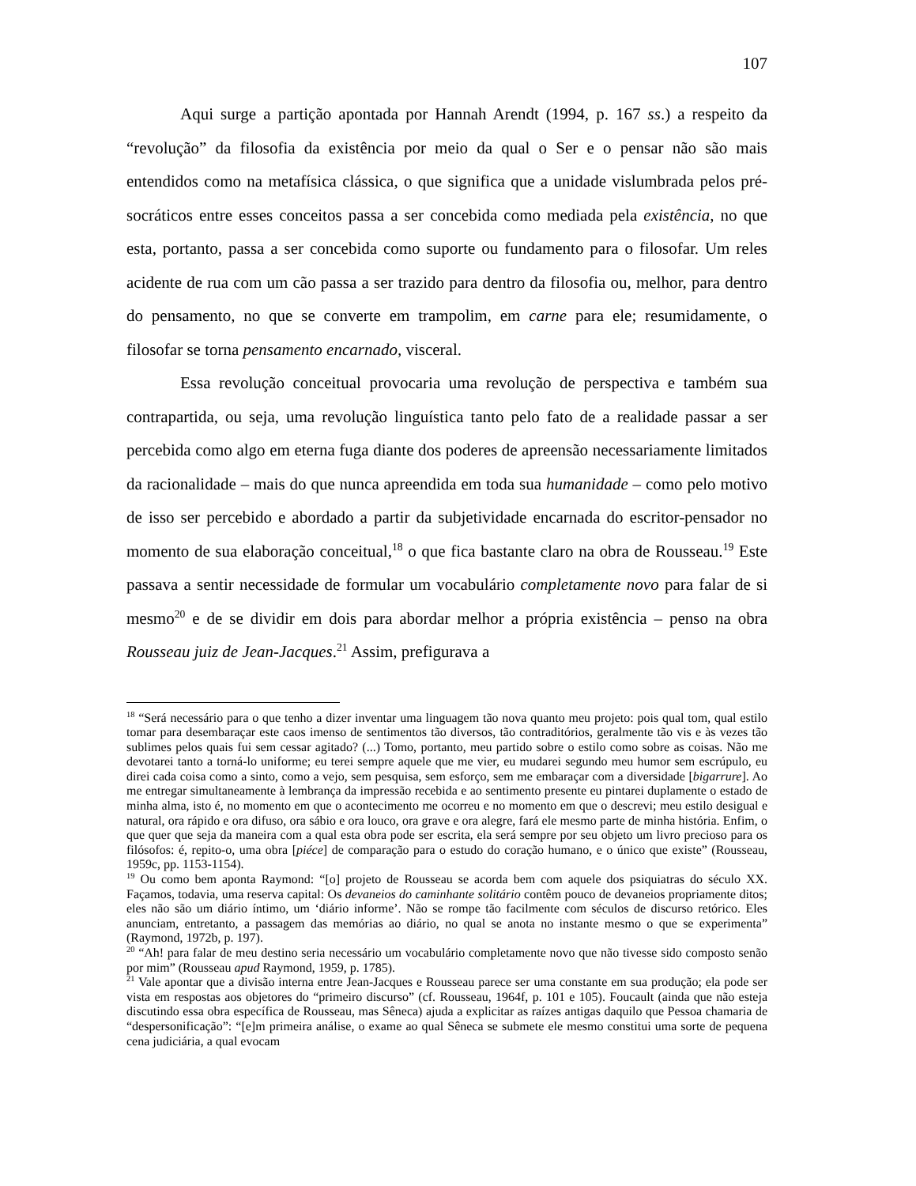107
Aqui surge a partição apontada por Hannah Arendt (1994, p. 167 ss.) a respeito da “revolução” da filosofia da existência por meio da qual o Ser e o pensar não são mais entendidos como na metafísica clássica, o que significa que a unidade vislumbrada pelos pré-socráticos entre esses conceitos passa a ser concebida como mediada pela existência, no que esta, portanto, passa a ser concebida como suporte ou fundamento para o filosofar. Um reles acidente de rua com um cão passa a ser trazido para dentro da filosofia ou, melhor, para dentro do pensamento, no que se converte em trampolim, em carne para ele; resumidamente, o filosofar se torna pensamento encarnado, visceral.
Essa revolução conceitual provocaria uma revolução de perspectiva e também sua contrapartida, ou seja, uma revolução linguística tanto pelo fato de a realidade passar a ser percebida como algo em eterna fuga diante dos poderes de apreensão necessariamente limitados da racionalidade – mais do que nunca apreendida em toda sua humanidade – como pelo motivo de isso ser percebido e abordado a partir da subjetividade encarnada do escritor-pensador no momento de sua elaboração conceitual,<sup>18</sup> o que fica bastante claro na obra de Rousseau.<sup>19</sup> Este passava a sentir necessidade de formular um vocabulário completamente novo para falar de si mesmo<sup>20</sup> e de se dividir em dois para abordar melhor a própria existência – penso na obra Rousseau juiz de Jean-Jacques.<sup>21</sup> Assim, prefigurava a
<sup>18</sup> “Será necessário para o que tenho a dizer inventar uma linguagem tão nova quanto meu projeto: pois qual tom, qual estilo tomar para desembaraçar este caos imenso de sentimentos tão diversos, tão contraditórios, geralmente tão vis e às vezes tão sublimes pelos quais fui sem cessar agitado? (...) Tomo, portanto, meu partido sobre o estilo como sobre as coisas. Não me devotarei tanto a torná-lo uniforme; eu terei sempre aquele que me vier, eu mudarei segundo meu humor sem escrúpulo, eu direi cada coisa como a sinto, como a vejo, sem pesquisa, sem esforço, sem me embaraçar com a diversidade [bigarrure]. Ao me entregar simultaneamente à lembrança da impressão recebida e ao sentimento presente eu pintarei duplamente o estado de minha alma, isto é, no momento em que o acontecimento me ocorreu e no momento em que o descrevi; meu estilo desigual e natural, ora rápido e ora difuso, ora sábio e ora louco, ora grave e ora alegre, fará ele mesmo parte de minha história. Enfim, o que quer que seja da maneira com a qual esta obra pode ser escrita, ela será sempre por seu objeto um livro precioso para os filósofos: é, repito-o, uma obra [piéce] de comparação para o estudo do coração humano, e o único que existe” (Rousseau, 1959c, pp. 1153-1154).
<sup>19</sup> Ou como bem aponta Raymond: “[o] projeto de Rousseau se acorda bem com aquele dos psiquiatras do século XX. Façamos, todavia, uma reserva capital: Os devaneios do caminhante solitário contêm pouco de devaneios propriamente ditos; eles não são um diário íntimo, um ‘diário informe’. Não se rompe tão facilmente com séculos de discurso retórico. Eles anunciam, entretanto, a passagem das memórias ao diário, no qual se anota no instante mesmo o que se experimenta” (Raymond, 1972b, p. 197).
<sup>20</sup> “Ah! para falar de meu destino seria necessário um vocabulário completamente novo que não tivesse sido composto senão por mim” (Rousseau apud Raymond, 1959, p. 1785).
<sup>21</sup> Vale apontar que a divisão interna entre Jean-Jacques e Rousseau parece ser uma constante em sua produção; ela pode ser vista em respostas aos objetores do “primeiro discurso” (cf. Rousseau, 1964f, p. 101 e 105). Foucault (ainda que não esteja discutindo essa obra específica de Rousseau, mas Sêneca) ajuda a explicitar as raízes antigas daquilo que Pessoa chamaria de “despersonificação”: “[e]m primeira análise, o exame ao qual Sêneca se submete ele mesmo constitui uma sorte de pequena cena judiciária, a qual evocam